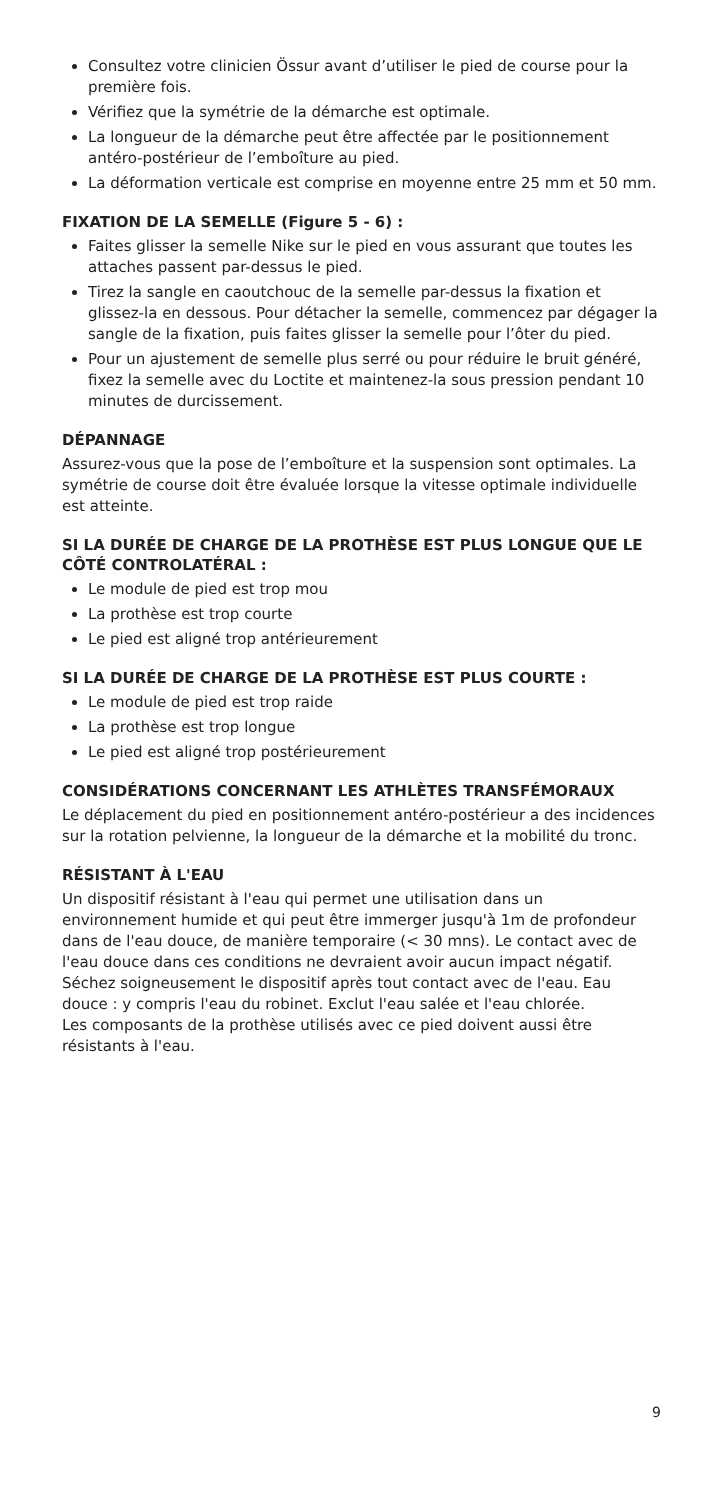Consultez votre clinicien Össur avant d’utiliser le pied de course pour la première fois.
Vérifiez que la symétrie de la démarche est optimale.
La longueur de la démarche peut être affectée par le positionnement antéro-postérieur de l’emboîture au pied.
La déformation verticale est comprise en moyenne entre 25 mm et 50 mm.
FIXATION DE LA SEMELLE (Figure 5 - 6) :
Faites glisser la semelle Nike sur le pied en vous assurant que toutes les attaches passent par-dessus le pied.
Tirez la sangle en caoutchouc de la semelle par-dessus la fixation et glissez-la en dessous. Pour détacher la semelle, commencez par dégager la sangle de la fixation, puis faites glisser la semelle pour l’ôter du pied.
Pour un ajustement de semelle plus serré ou pour réduire le bruit généré, fixez la semelle avec du Loctite et maintenez-la sous pression pendant 10 minutes de durcissement.
DÉPANNAGE
Assurez-vous que la pose de l’emboîture et la suspension sont optimales. La symétrie de course doit être évaluée lorsque la vitesse optimale individuelle est atteinte.
SI LA DURÉE DE CHARGE DE LA PROTHÈSE EST PLUS LONGUE QUE LE CÔTÉ CONTROLATÉRAL :
Le module de pied est trop mou
La prothèse est trop courte
Le pied est aligné trop antérieurement
SI LA DURÉE DE CHARGE DE LA PROTHÈSE EST PLUS COURTE :
Le module de pied est trop raide
La prothèse est trop longue
Le pied est aligné trop postérieurement
CONSIDÉRATIONS CONCERNANT LES ATHLÈTES TRANSFÉMORAUX
Le déplacement du pied en positionnement antéro-postérieur a des incidences sur la rotation pelvienne, la longueur de la démarche et la mobilité du tronc.
RÉSISTANT À L'EAU
Un dispositif résistant à l'eau qui permet une utilisation dans un environnement humide et qui peut être immerger jusqu'à 1m de profondeur dans de l'eau douce, de manière temporaire (< 30 mns). Le contact avec de l'eau douce dans ces conditions ne devraient avoir aucun impact négatif. Séchez soigneusement le dispositif après tout contact avec de l'eau. Eau douce : y compris l'eau du robinet. Exclut l'eau salée et l'eau chlorée.
Les composants de la prothèse utilisés avec ce pied doivent aussi être résistants à l'eau.
9